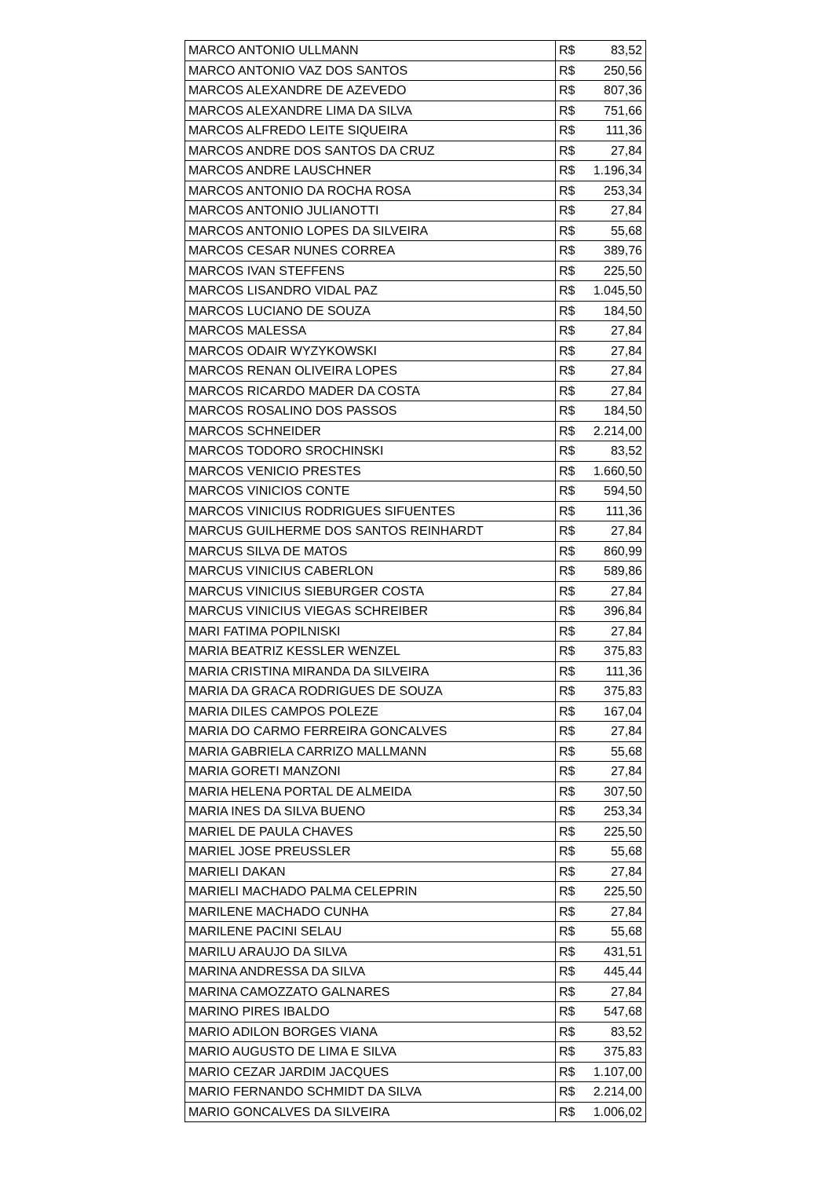| MARCO ANTONIO ULLMANN | R$ 83,52 |
| MARCO ANTONIO VAZ DOS SANTOS | R$ 250,56 |
| MARCOS ALEXANDRE DE AZEVEDO | R$ 807,36 |
| MARCOS ALEXANDRE LIMA DA SILVA | R$ 751,66 |
| MARCOS ALFREDO LEITE SIQUEIRA | R$ 111,36 |
| MARCOS ANDRE DOS SANTOS DA CRUZ | R$ 27,84 |
| MARCOS ANDRE LAUSCHNER | R$ 1.196,34 |
| MARCOS ANTONIO DA ROCHA ROSA | R$ 253,34 |
| MARCOS ANTONIO JULIANOTTI | R$ 27,84 |
| MARCOS ANTONIO LOPES DA SILVEIRA | R$ 55,68 |
| MARCOS CESAR NUNES CORREA | R$ 389,76 |
| MARCOS IVAN STEFFENS | R$ 225,50 |
| MARCOS LISANDRO VIDAL PAZ | R$ 1.045,50 |
| MARCOS LUCIANO DE SOUZA | R$ 184,50 |
| MARCOS MALESSA | R$ 27,84 |
| MARCOS ODAIR WYZYKOWSKI | R$ 27,84 |
| MARCOS RENAN OLIVEIRA LOPES | R$ 27,84 |
| MARCOS RICARDO MADER DA COSTA | R$ 27,84 |
| MARCOS ROSALINO DOS PASSOS | R$ 184,50 |
| MARCOS SCHNEIDER | R$ 2.214,00 |
| MARCOS TODORO SROCHINSKI | R$ 83,52 |
| MARCOS VENICIO PRESTES | R$ 1.660,50 |
| MARCOS VINICIOS CONTE | R$ 594,50 |
| MARCOS VINICIUS RODRIGUES SIFUENTES | R$ 111,36 |
| MARCUS GUILHERME DOS SANTOS REINHARDT | R$ 27,84 |
| MARCUS SILVA DE MATOS | R$ 860,99 |
| MARCUS VINICIUS CABERLON | R$ 589,86 |
| MARCUS VINICIUS SIEBURGER COSTA | R$ 27,84 |
| MARCUS VINICIUS VIEGAS SCHREIBER | R$ 396,84 |
| MARI FATIMA POPILNISKI | R$ 27,84 |
| MARIA BEATRIZ KESSLER WENZEL | R$ 375,83 |
| MARIA CRISTINA MIRANDA DA SILVEIRA | R$ 111,36 |
| MARIA DA GRACA RODRIGUES DE SOUZA | R$ 375,83 |
| MARIA DILES CAMPOS POLEZE | R$ 167,04 |
| MARIA DO CARMO FERREIRA GONCALVES | R$ 27,84 |
| MARIA GABRIELA CARRIZO MALLMANN | R$ 55,68 |
| MARIA GORETI MANZONI | R$ 27,84 |
| MARIA HELENA PORTAL DE ALMEIDA | R$ 307,50 |
| MARIA INES DA SILVA BUENO | R$ 253,34 |
| MARIEL DE PAULA CHAVES | R$ 225,50 |
| MARIEL JOSE PREUSSLER | R$ 55,68 |
| MARIELI DAKAN | R$ 27,84 |
| MARIELI MACHADO PALMA CELEPRIN | R$ 225,50 |
| MARILENE MACHADO CUNHA | R$ 27,84 |
| MARILENE PACINI SELAU | R$ 55,68 |
| MARILU ARAUJO DA SILVA | R$ 431,51 |
| MARINA ANDRESSA DA SILVA | R$ 445,44 |
| MARINA CAMOZZATO GALNARES | R$ 27,84 |
| MARINO PIRES IBALDO | R$ 547,68 |
| MARIO ADILON BORGES VIANA | R$ 83,52 |
| MARIO AUGUSTO DE LIMA E SILVA | R$ 375,83 |
| MARIO CEZAR JARDIM JACQUES | R$ 1.107,00 |
| MARIO FERNANDO SCHMIDT DA SILVA | R$ 2.214,00 |
| MARIO GONCALVES DA SILVEIRA | R$ 1.006,02 |